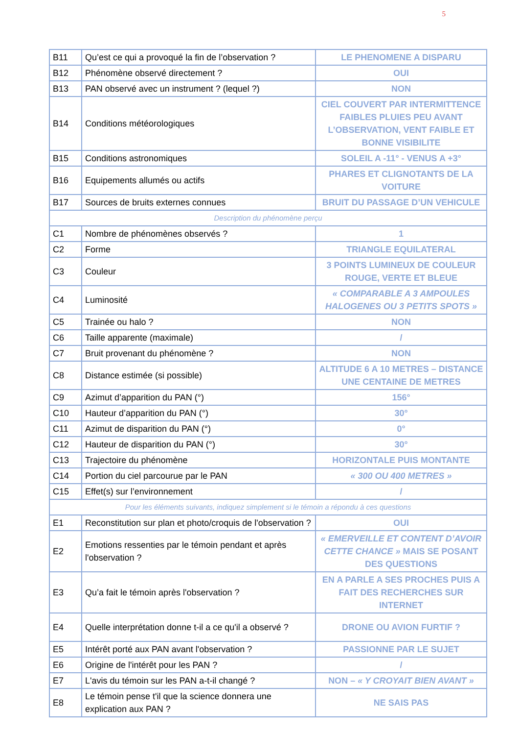5
| B11 | Qu’est ce qui a provoqué la fin de l’observation ? | LE PHENOMENE A DISPARU |
| B12 | Phénomène observé directement ? | OUI |
| B13 | PAN observé avec un instrument ? (lequel ?) | NON |
| B14 | Conditions météorologiques | CIEL COUVERT PAR INTERMITTENCE FAIBLES PLUIES PEU AVANT L’OBSERVATION, VENT FAIBLE ET BONNE VISIBILITE |
| B15 | Conditions astronomiques | SOLEIL A -11° - VENUS A +3° |
| B16 | Equipements allumés ou actifs | PHARES ET CLIGNOTANTS DE LA VOITURE |
| B17 | Sources de bruits externes connues | BRUIT DU PASSAGE D’UN VEHICULE |
| Description du phénomène perçu | | |
| C1 | Nombre de phénomènes observés ? | 1 |
| C2 | Forme | TRIANGLE EQUILATERAL |
| C3 | Couleur | 3 POINTS LUMINEUX DE COULEUR ROUGE, VERTE ET BLEUE |
| C4 | Luminosité | « COMPARABLE A 3 AMPOULES HALOGENES OU 3 PETITS SPOTS » |
| C5 | Trainée ou halo ? | NON |
| C6 | Taille apparente (maximale) | / |
| C7 | Bruit provenant du phénomène ? | NON |
| C8 | Distance estimée (si possible) | ALTITUDE 6 A 10 METRES – DISTANCE UNE CENTAINE DE METRES |
| C9 | Azimut d’apparition du PAN (°) | 156° |
| C10 | Hauteur d’apparition du PAN (°) | 30° |
| C11 | Azimut de disparition du PAN (°) | 0° |
| C12 | Hauteur de disparition du PAN (°) | 30° |
| C13 | Trajectoire du phénomène | HORIZONTALE PUIS MONTANTE |
| C14 | Portion du ciel parcourue par le PAN | « 300 OU 400 METRES » |
| C15 | Effet(s) sur l’environnement | / |
| Pour les éléments suivants, indiquez simplement si le témoin a répondu à ces questions | | |
| E1 | Reconstitution sur plan et photo/croquis de l'observation ? | OUI |
| E2 | Emotions ressenties par le témoin pendant et après l'observation ? | « EMERVEILLE ET CONTENT D’AVOIR CETTE CHANCE » MAIS SE POSANT DES QUESTIONS |
| E3 | Qu’a fait le témoin après l'observation ? | EN A PARLE A SES PROCHES PUIS A FAIT DES RECHERCHES SUR INTERNET |
| E4 | Quelle interprétation donne t-il a ce qu'il a observé ? | DRONE OU AVION FURTIF ? |
| E5 | Intérêt porté aux PAN avant l'observation ? | PASSIONNE PAR LE SUJET |
| E6 | Origine de l'intérêt pour les PAN ? | / |
| E7 | L'avis du témoin sur les PAN a-t-il changé ? | NON – « Y CROYAIT BIEN AVANT » |
| E8 | Le témoin pense t'il que la science donnera une explication aux PAN ? | NE SAIS PAS |